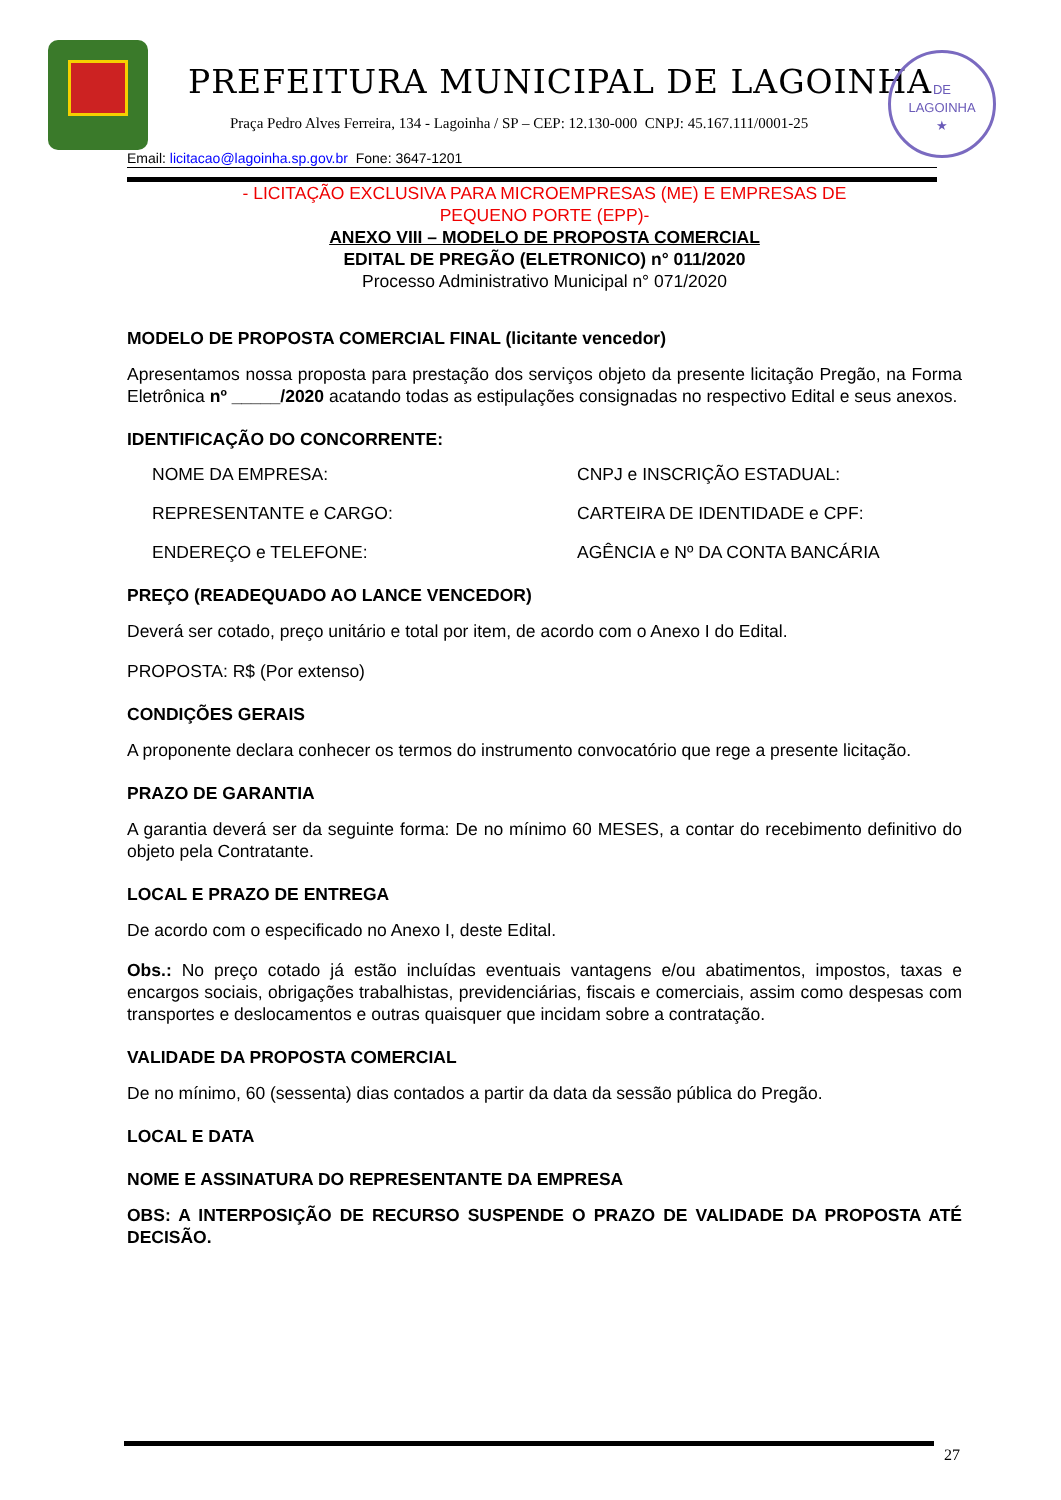PREFEITURA MUNICIPAL DE LAGOINHA
Praça Pedro Alves Ferreira, 134 - Lagoinha / SP – CEP: 12.130-000 CNPJ: 45.167.111/0001-25
DE
LAGOINHA
★
Email: licitacao@lagoinha.sp.gov.br Fone: 3647-1201
- LICITAÇÃO EXCLUSIVA PARA MICROEMPRESAS (ME) E EMPRESAS DE
PEQUENO PORTE (EPP)-
ANEXO VIII – MODELO DE PROPOSTA COMERCIAL
EDITAL DE PREGÃO (ELETRONICO) n° 011/2020
Processo Administrativo Municipal n° 071/2020
MODELO DE PROPOSTA COMERCIAL FINAL (licitante vencedor)
Apresentamos nossa proposta para prestação dos serviços objeto da presente licitação Pregão, na Forma Eletrônica nº _____/2020 acatando todas as estipulações consignadas no respectivo Edital e seus anexos.
IDENTIFICAÇÃO DO CONCORRENTE:
NOME DA EMPRESA:
CNPJ e INSCRIÇÃO ESTADUAL:
REPRESENTANTE e CARGO:
CARTEIRA DE IDENTIDADE e CPF:
ENDEREÇO e TELEFONE:
AGÊNCIA e Nº DA CONTA BANCÁRIA
PREÇO (READEQUADO AO LANCE VENCEDOR)
Deverá ser cotado, preço unitário e total por item, de acordo com o Anexo I do Edital.
PROPOSTA: R$ (Por extenso)
CONDIÇÕES GERAIS
A proponente declara conhecer os termos do instrumento convocatório que rege a presente licitação.
PRAZO DE GARANTIA
A garantia deverá ser da seguinte forma: De no mínimo 60 MESES, a contar do recebimento definitivo do objeto pela Contratante.
LOCAL E PRAZO DE ENTREGA
De acordo com o especificado no Anexo I, deste Edital.
Obs.: No preço cotado já estão incluídas eventuais vantagens e/ou abatimentos, impostos, taxas e encargos sociais, obrigações trabalhistas, previdenciárias, fiscais e comerciais, assim como despesas com transportes e deslocamentos e outras quaisquer que incidam sobre a contratação.
VALIDADE DA PROPOSTA COMERCIAL
De no mínimo, 60 (sessenta) dias contados a partir da data da sessão pública do Pregão.
LOCAL E DATA
NOME E ASSINATURA DO REPRESENTANTE DA EMPRESA
OBS: A INTERPOSIÇÃO DE RECURSO SUSPENDE O PRAZO DE VALIDADE DA PROPOSTA ATÉ DECISÃO.
27